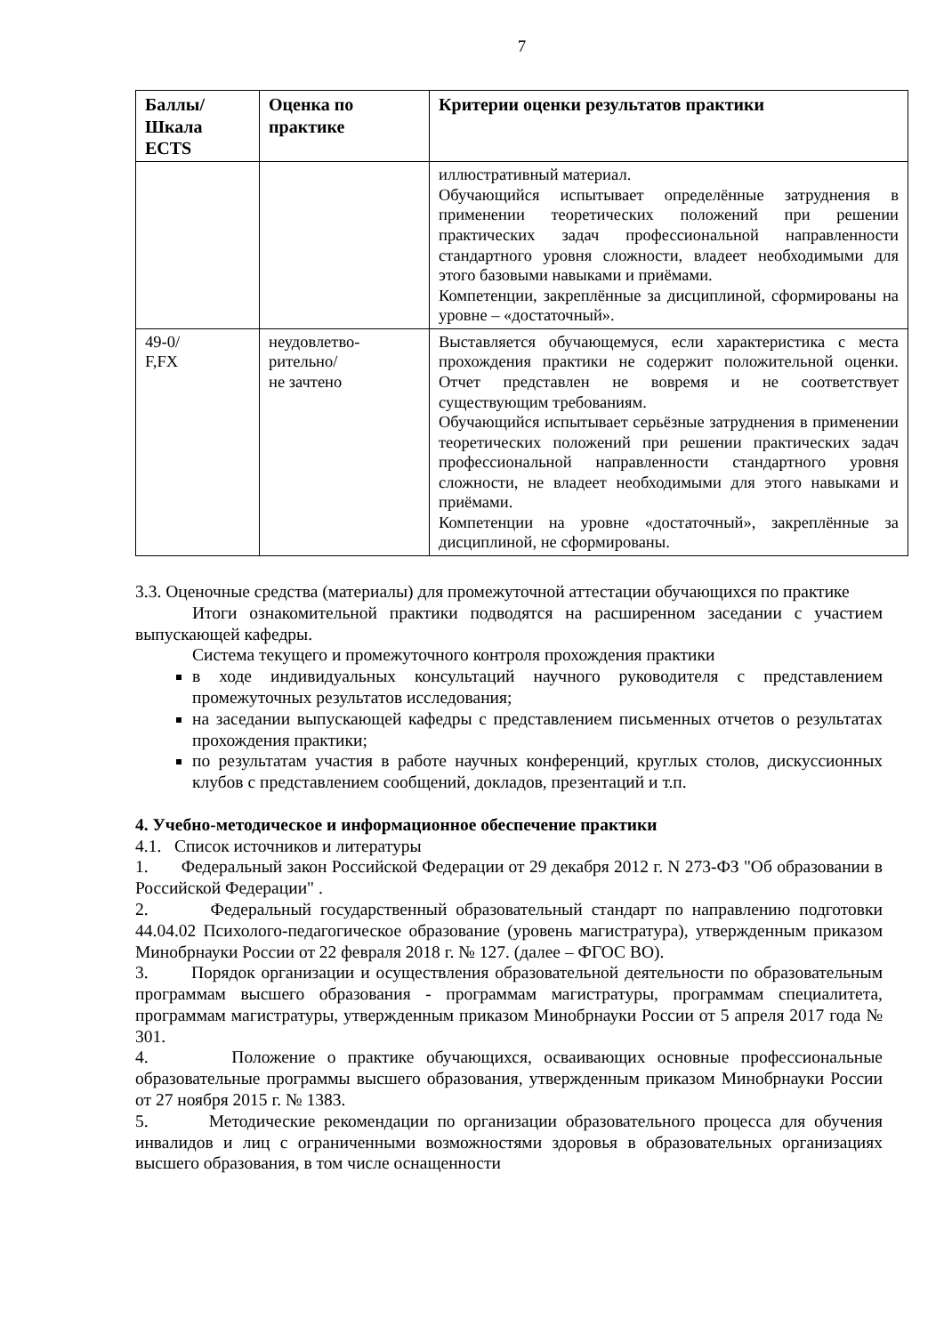7
| Баллы/ Шкала ECTS | Оценка по практике | Критерии оценки результатов практики |
| --- | --- | --- |
| | | иллюстративный материал. Обучающийся испытывает определённые затруднения в применении теоретических положений при решении практических задач профессиональной направленности стандартного уровня сложности, владеет необходимыми для этого базовыми навыками и приёмами. Компетенции, закреплённые за дисциплиной, сформированы на уровне – «достаточный». |
| 49-0/ F,FX | неудовлетво- рительно/ не зачтено | Выставляется обучающемуся, если характеристика с места прохождения практики не содержит положительной оценки. Отчет представлен не вовремя и не соответствует существующим требованиям. Обучающийся испытывает серьёзные затруднения в применении теоретических положений при решении практических задач профессиональной направленности стандартного уровня сложности, не владеет необходимыми для этого навыками и приёмами. Компетенции на уровне «достаточный», закреплённые за дисциплиной, не сформированы. |
3.3. Оценочные средства (материалы) для промежуточной аттестации обучающихся по практике
Итоги ознакомительной практики подводятся на расширенном заседании с участием выпускающей кафедры.
Система текущего и промежуточного контроля прохождения практики
в ходе индивидуальных консультаций научного руководителя с представлением промежуточных результатов исследования;
на заседании выпускающей кафедры с представлением письменных отчетов о результатах прохождения практики;
по результатам участия в работе научных конференций, круглых столов, дискуссионных клубов с представлением сообщений, докладов, презентаций и т.п.
4. Учебно-методическое и информационное обеспечение практики
4.1. Список источников и литературы
1. Федеральный закон Российской Федерации от 29 декабря 2012 г. N 273-ФЗ "Об образовании в Российской Федерации" .
2. Федеральный государственный образовательный стандарт по направлению подготовки 44.04.02 Психолого-педагогическое образование (уровень магистратура), утвержденным приказом Минобрнауки России от 22 февраля 2018 г. № 127. (далее – ФГОС ВО).
3. Порядок организации и осуществления образовательной деятельности по образовательным программам высшего образования - программам магистратуры, программам специалитета, программам магистратуры, утвержденным приказом Минобрнауки России от 5 апреля 2017 года № 301.
4. Положение о практике обучающихся, осваивающих основные профессиональные образовательные программы высшего образования, утвержденным приказом Минобрнауки России от 27 ноября 2015 г. № 1383.
5. Методические рекомендации по организации образовательного процесса для обучения инвалидов и лиц с ограниченными возможностями здоровья в образовательных организациях высшего образования, в том числе оснащенности